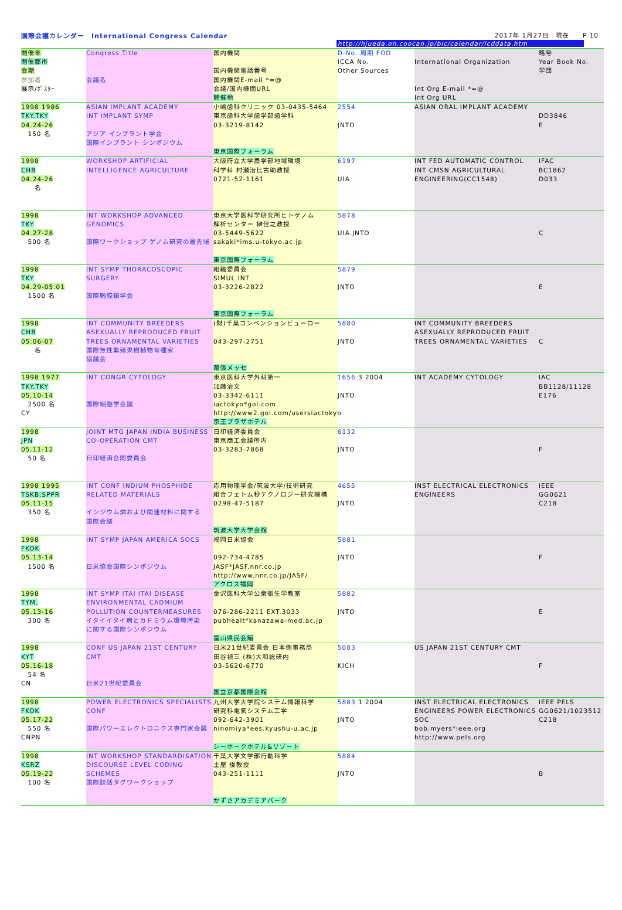国際会議カレンダー　International Congress Calendar 2017年 1月27日　現在　　P 10
http://hjueda.on.coocan.jp/bic/calendar/icddata.htm
| 開催年 開催都市 会期 参加者 展示/ﾎﾟｽﾀｰ | Congress Title 会議名 | 国内機関 国内機関電話番号 国内機関E-mail *=@ 会議/国内機関URL 開催地 | D-No. 周期 FOD ICCA No. Other Sources | International Organization Int Org E-mail *=@ Int Org URL | 略号 Year Book No. 学団 |
| 1998 1986 TKY.TKY 04.24-26 150 名 | ASIAN IMPLANT ACADEMY INT IMPLANT SYMP アジア·インプラント学会 国際インプラント·シンポジウム | 小嶋歯科クリニック 03-0435-5464 東京歯科大学歯学部歯学科 03-3219-8142 東京国際フォーラム | 2554 JNTO | ASIAN ORAL IMPLANT ACADEMY | DD3846 E |
| 1998 CHB 04.24-26 名 | WORKSHOP ARTIFICIAL INTELLIGENCE AGRICULTURE | 大阪府立大学農学部地域環境 科学科 村瀬治比古助教授 0721-52-1161 | 6197 UIA | INT FED AUTOMATIC CONTROL INT CMSN AGRICULTURAL ENGINEERING(CC1548) | IFAC BC1862 D033 |
| 1998 TKY 04.27-28 500 名 | INT WORKSHOP ADVANCED GENOMICS 国際ワークショップ ゲノム研究の最先端 | 東京大学医科学研究所ヒトゲノム 解析センター 榊佳之教授 03-5449-5622 sakaki*ims.u-tokyo.ac.jp 東京国際フォーラム | 5878 UIA.JNTO | | C |
| 1998 TKY 04.29-05.01 1500 名 | INT SYMP THORACOSCOPIC SURGERY 国際胸腔鏡学会 | 組織委員会 SIMUL INT 03-3226-2822 東京国際フォーラム | 5879 JNTO | | E |
| 1998 CHB 05.06-07 名 | INT COMMUNITY BREEDERS ASEXUALLY REPRODUCED FRUIT TREES ORNAMENTAL VARIETIES 国際無性繁殖果樹植物育種家 協議会 | (財)千葉コンベンションビューロー 043-297-2751 幕張メッセ | 5880 JNTO | INT COMMUNITY BREEDERS ASEXUALLY REPRODUCED FRUIT TREES ORNAMENTAL VARIETIES | C |
| 1998 1977 TKY.TKY 05.10-14 2500 名 CY | INT CONGR CYTOLOGY 国際細胞学会議 | 東京医科大学外科第一 加藤治文 03-3342-6111 iactokyo*gol.com http://www2.gol.com/usersiactokyo 京王プラザホテル | 1656 3 2004 JNTO | INT ACADEMY CYTOLOGY | IAC BB1128/11128 E176 |
| 1998 JPN 05.11-12 50 名 | JOINT MTG JAPAN INDIA BUSINESS CO-OPERATION CMT 日印経済合同委員会 | 日印経済委員会 東京商工会議所内 03-3283-7868 | 6132 JNTO | | F |
| 1998 1995 TSKB.SPPR 05.11-15 350 名 | INT CONF INDIUM PHOSPHIDE RELATED MATERIALS インジウム燐および関連材料に関する 国際会議 | 応用物理学会/筑波大学/技術研究 組合フェトム秒テクノロジー研究機構 0298-47-5187 筑波大学大学会館 | 4655 JNTO | INST ELECTRICAL ELECTRONICS ENGINEERS | IEEE GG0621 C218 |
| 1998 FKOK 05.13-14 1500 名 | INT SYMP JAPAN AMERICA SOCS 日米協会国際シンポジウム | 福岡日米協会 092-734-4785 JASF*JASF.nnr.co.jp http://www.nnr.co.jp/JASF/ アクロス福岡 | 5881 JNTO | | F |
| 1998 TYM. 05.13-16 300 名 | INT SYMP ITAI ITAI DISEASE ENVIRONMENTAL CADMIUM POLLUTION COUNTERMEASURES イタイイタイ病とカドミウム環境汚染 に関する国際シンポジウム | 金沢医科大学公衆衛生学教室 076-286-2211 EXT.3033 pubhealt*kanazawa-med.ac.jp 富山県民会館 | 5882 JNTO | | E |
| 1998 KYT 05.16-18 54 名 CN | CONF US JAPAN 21ST CENTURY CMT 日米21世紀委員会 | 日米21世紀委員会 日本側事務局 田谷禎三 (株)大和総研内 03-5620-6770 国立京都国際会館 | 5083 KICH | US JAPAN 21ST CENTURY CMT | F |
| 1998 FKOK 05.17-22 550 名 CNPN | POWER ELECTRONICS SPECIALISTS CONF 国際パワーエレクトロニクス専門家会議 | 九州大学大学院システム情報科学 研究科電気システム工学 092-642-3901 ninomiya*ees.kyushu-u.ac.jp シーホークホテル&リゾート | 5883 1 2004 JNTO | INST ELECTRICAL ELECTRONICS ENGINEERS POWER ELECTRONICS SOC bob.myers*ieee.org http://www.pels.org | IEEE PELS GG0621/1023512 C218 |
| 1998 KSRZ 05.19-22 100 名 | INT WORKSHOP STANDARDISATION DISCOURSE LEVEL CODING SCHEMES 国際談話タグワークショップ | 千葉大学文学部行動科学 土屋 俊教授 043-251-1111 かずさアカデミアパーク | 5884 JNTO | | B |